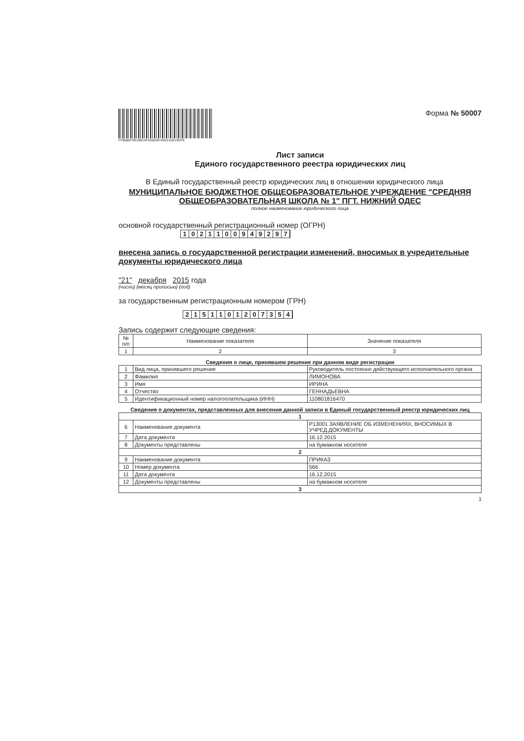FFB68079C2BC4F5D826F43D211813DFE
Форма № 50007
Лист записи
Единого государственного реестра юридических лиц
В Единый государственный реестр юридических лиц в отношении юридического лица
МУНИЦИПАЛЬНОЕ БЮДЖЕТНОЕ ОБЩЕОБРАЗОВАТЕЛЬНОЕ УЧРЕЖДЕНИЕ "СРЕДНЯЯ ОБЩЕОБРАЗОВАТЕЛЬНАЯ ШКОЛА № 1" ПГТ. НИЖНИЙ ОДЕС
полное наименование юридического лица
основной государственный регистрационный номер (ОГРН)
1 0 2 1 1 0 0 9 4 9 2 9 7
внесена запись о государственной регистрации изменений, вносимых в учредительные документы юридического лица
"21" декабря 2015 года
(число) (месяц прописью) (год)
за государственным регистрационным номером (ГРН)
2 1 5 1 1 0 1 2 0 7 3 5 4
Запись содержит следующие сведения:
| № п/п | Наименование показателя | Значение показателя |
| --- | --- | --- |
| 1 | 2 | 3 |
Сведения о лице, принявшем решение при данном виде регистрации
| 1 | Вид лица, принявшего решение | Руководитель постоянно действующего исполнительного органа |
| 2 | Фамилия | ЛИМОНОВА |
| 3 | Имя | ИРИНА |
| 4 | Отчество | ГЕННАДЬЕВНА |
| 5 | Идентификационный номер налогоплательщика (ИНН) | 110801816470 |
Сведения о документах, представленных для внесения данной записи в Единый государственный реестр юридических лиц
| 1 | | |
| 6 | Наименование документа | Р13001 ЗАЯВЛЕНИЕ ОБ ИЗМЕНЕНИЯХ, ВНОСИМЫХ В УЧРЕД.ДОКУМЕНТЫ |
| 7 | Дата документа | 16.12.2015 |
| 8 | Документы представлены | на бумажном носителе |
| 2 | | |
| 9 | Наименование документа | ПРИКАЗ |
| 10 | Номер документа | 566 |
| 11 | Дата документа | 16.12.2015 |
| 12 | Документы представлены | на бумажном носителе |
| 3 | | |
1